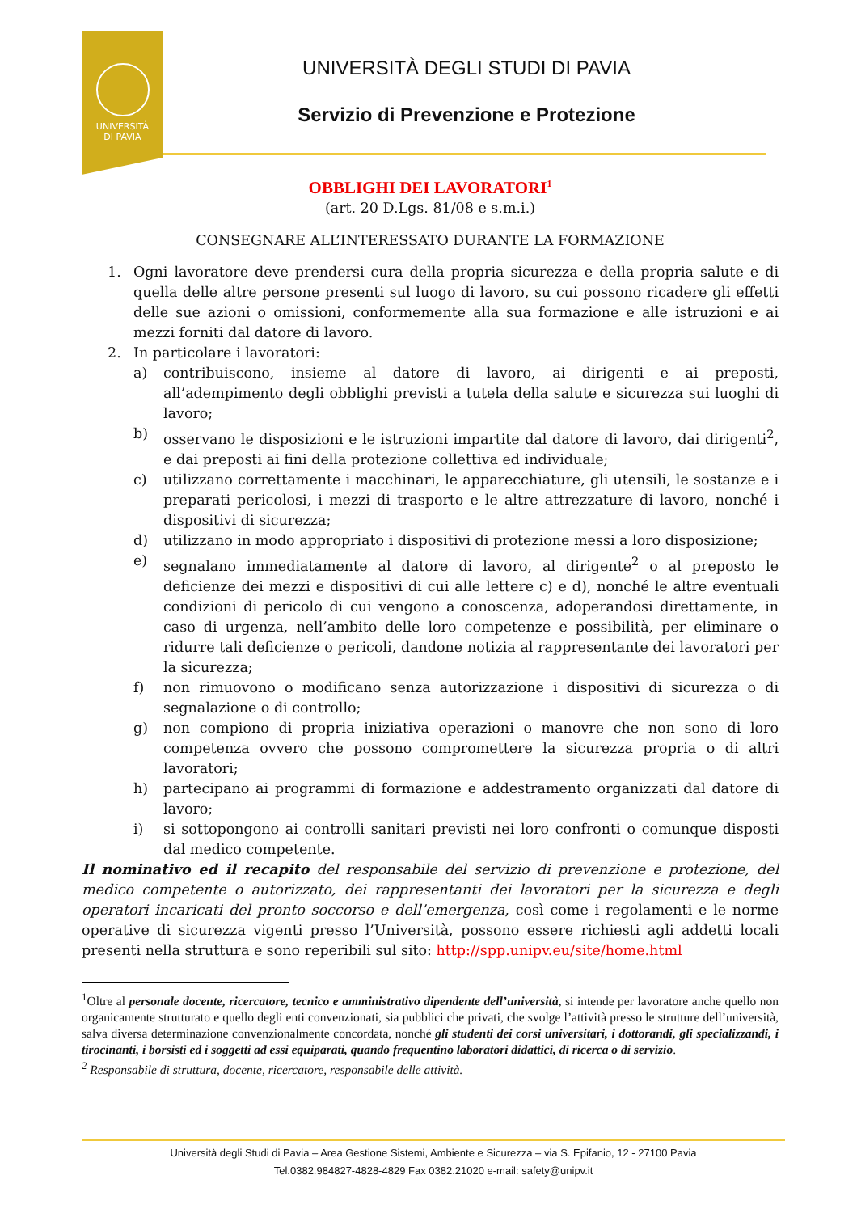UNIVERSITÀ
DI PAVIA
UNIVERSITÀ DEGLI STUDI DI PAVIA
Servizio di Prevenzione e Protezione
OBBLIGHI DEI LAVORATORI<sup>1</sup>
(art. 20 D.Lgs. 81/08 e s.m.i.)
CONSEGNARE ALL’INTERESSATO DURANTE LA FORMAZIONE
1. Ogni lavoratore deve prendersi cura della propria sicurezza e della propria salute e di quella delle altre persone presenti sul luogo di lavoro, su cui possono ricadere gli effetti delle sue azioni o omissioni, conformemente alla sua formazione e alle istruzioni e ai mezzi forniti dal datore di lavoro.
2. In particolare i lavoratori:
a) contribuiscono, insieme al datore di lavoro, ai dirigenti e ai preposti, all’adempimento degli obblighi previsti a tutela della salute e sicurezza sui luoghi di lavoro;
b) osservano le disposizioni e le istruzioni impartite dal datore di lavoro, dai dirigenti<sup>2</sup>, e dai preposti ai fini della protezione collettiva ed individuale;
c) utilizzano correttamente i macchinari, le apparecchiature, gli utensili, le sostanze e i preparati pericolosi, i mezzi di trasporto e le altre attrezzature di lavoro, nonché i dispositivi di sicurezza;
d) utilizzano in modo appropriato i dispositivi di protezione messi a loro disposizione;
e) segnalano immediatamente al datore di lavoro, al dirigente<sup>2</sup> o al preposto le deficienze dei mezzi e dispositivi di cui alle lettere c) e d), nonché le altre eventuali condizioni di pericolo di cui vengono a conoscenza, adoperandosi direttamente, in caso di urgenza, nell’ambito delle loro competenze e possibilità, per eliminare o ridurre tali deficienze o pericoli, dandone notizia al rappresentante dei lavoratori per la sicurezza;
f) non rimuovono o modificano senza autorizzazione i dispositivi di sicurezza o di segnalazione o di controllo;
g) non compiono di propria iniziativa operazioni o manovre che non sono di loro competenza ovvero che possono compromettere la sicurezza propria o di altri lavoratori;
h) partecipano ai programmi di formazione e addestramento organizzati dal datore di lavoro;
i) si sottopongono ai controlli sanitari previsti nei loro confronti o comunque disposti dal medico competente.
Il nominativo ed il recapito del responsabile del servizio di prevenzione e protezione, del medico competente o autorizzato, dei rappresentanti dei lavoratori per la sicurezza e degli operatori incaricati del pronto soccorso e dell’emergenza, così come i regolamenti e le norme operative di sicurezza vigenti presso l’Università, possono essere richiesti agli addetti locali presenti nella struttura e sono reperibili sul sito: http://spp.unipv.eu/site/home.html
<sup>1</sup> Oltre al personale docente, ricercatore, tecnico e amministrativo dipendente dell’università, si intende per lavoratore anche quello non organicamente strutturato e quello degli enti convenzionati, sia pubblici che privati, che svolge l’attività presso le strutture dell’università, salva diversa determinazione convenzionalmente concordata, nonché gli studenti dei corsi universitari, i dottorandi, gli specializzandi, i tirocinanti, i borsisti ed i soggetti ad essi equiparati, quando frequentino laboratori didattici, di ricerca o di servizio.
<sup>2</sup> Responsabile di struttura, docente, ricercatore, responsabile delle attività.
Università degli Studi di Pavia – Area Gestione Sistemi, Ambiente e Sicurezza – via S. Epifanio, 12 - 27100 Pavia
Tel.0382.984827-4828-4829 Fax 0382.21020 e-mail: safety@unipv.it